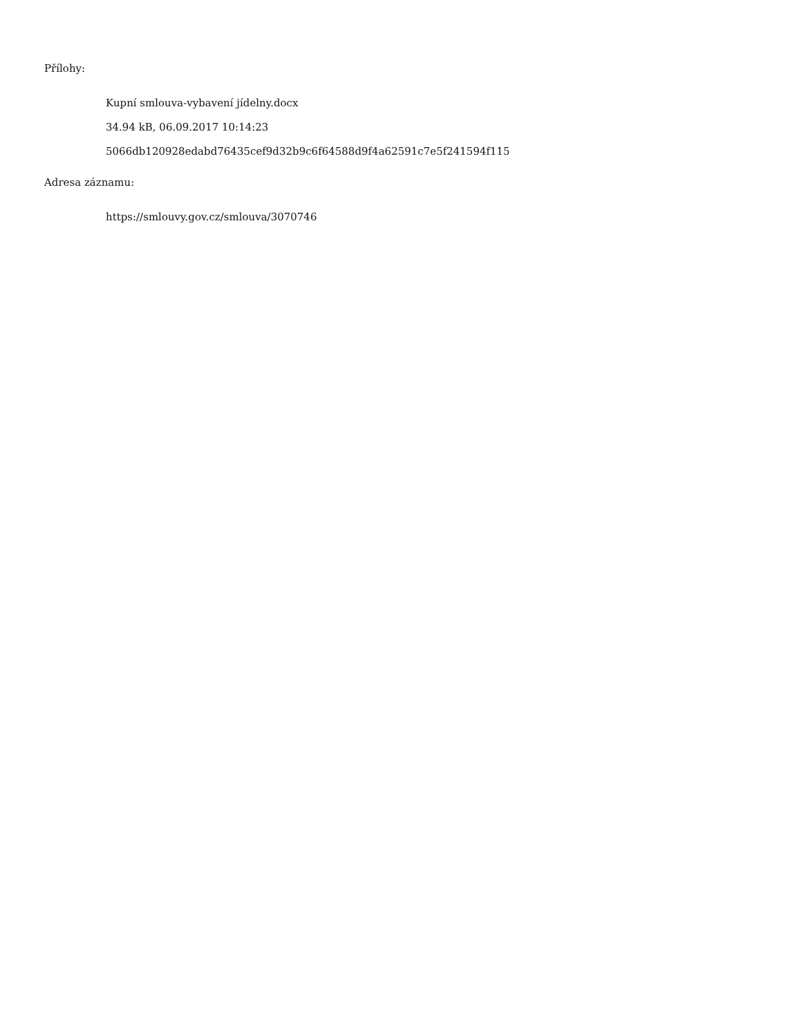Přílohy:
Kupní smlouva-vybavení jídelny.docx
34.94 kB, 06.09.2017 10:14:23
5066db120928edabd76435cef9d32b9c6f64588d9f4a62591c7e5f241594f115
Adresa záznamu:
https://smlouvy.gov.cz/smlouva/3070746